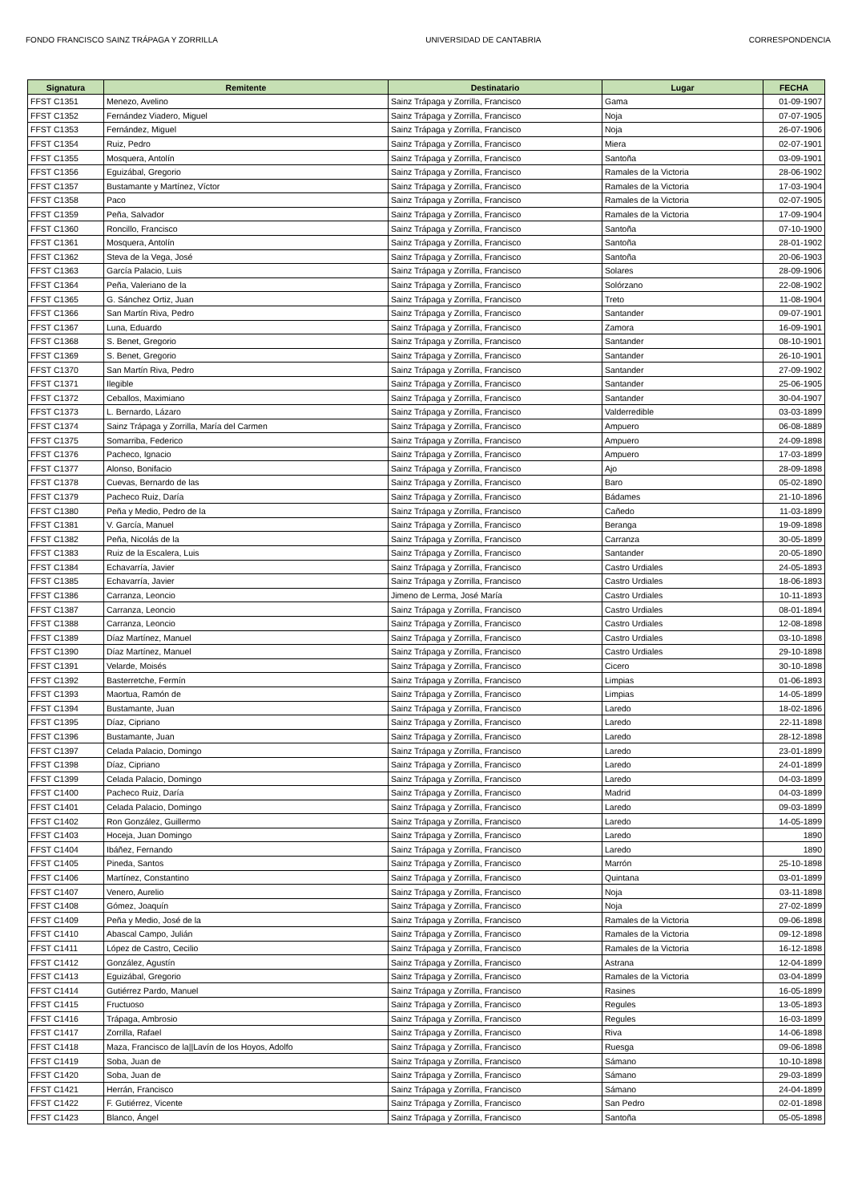FONDO FRANCISCO SAINZ TRÁPAGA Y ZORRILLA UNIVERSIDAD DE CANTABRIA CORRESPONDENCIA
| Signatura | Remitente | Destinatario | Lugar | FECHA |
| --- | --- | --- | --- | --- |
| FFST C1351 | Menezo, Avelino | Sainz Trápaga y Zorrilla, Francisco | Gama | 01-09-1907 |
| FFST C1352 | Fernández Viadero, Miguel | Sainz Trápaga y Zorrilla, Francisco | Noja | 07-07-1905 |
| FFST C1353 | Fernández, Miguel | Sainz Trápaga y Zorrilla, Francisco | Noja | 26-07-1906 |
| FFST C1354 | Ruiz, Pedro | Sainz Trápaga y Zorrilla, Francisco | Miera | 02-07-1901 |
| FFST C1355 | Mosquera, Antolín | Sainz Trápaga y Zorrilla, Francisco | Santoña | 03-09-1901 |
| FFST C1356 | Eguizábal, Gregorio | Sainz Trápaga y Zorrilla, Francisco | Ramales de la Victoria | 28-06-1902 |
| FFST C1357 | Bustamante y Martínez, Víctor | Sainz Trápaga y Zorrilla, Francisco | Ramales de la Victoria | 17-03-1904 |
| FFST C1358 | Paco | Sainz Trápaga y Zorrilla, Francisco | Ramales de la Victoria | 02-07-1905 |
| FFST C1359 | Peña, Salvador | Sainz Trápaga y Zorrilla, Francisco | Ramales de la Victoria | 17-09-1904 |
| FFST C1360 | Roncillo, Francisco | Sainz Trápaga y Zorrilla, Francisco | Santoña | 07-10-1900 |
| FFST C1361 | Mosquera, Antolín | Sainz Trápaga y Zorrilla, Francisco | Santoña | 28-01-1902 |
| FFST C1362 | Steva de la Vega, José | Sainz Trápaga y Zorrilla, Francisco | Santoña | 20-06-1903 |
| FFST C1363 | García Palacio, Luis | Sainz Trápaga y Zorrilla, Francisco | Solares | 28-09-1906 |
| FFST C1364 | Peña, Valeriano de la | Sainz Trápaga y Zorrilla, Francisco | Solórzano | 22-08-1902 |
| FFST C1365 | G. Sánchez Ortiz, Juan | Sainz Trápaga y Zorrilla, Francisco | Treto | 11-08-1904 |
| FFST C1366 | San Martín Riva, Pedro | Sainz Trápaga y Zorrilla, Francisco | Santander | 09-07-1901 |
| FFST C1367 | Luna, Eduardo | Sainz Trápaga y Zorrilla, Francisco | Zamora | 16-09-1901 |
| FFST C1368 | S. Benet, Gregorio | Sainz Trápaga y Zorrilla, Francisco | Santander | 08-10-1901 |
| FFST C1369 | S. Benet, Gregorio | Sainz Trápaga y Zorrilla, Francisco | Santander | 26-10-1901 |
| FFST C1370 | San Martín Riva, Pedro | Sainz Trápaga y Zorrilla, Francisco | Santander | 27-09-1902 |
| FFST C1371 | Ilegible | Sainz Trápaga y Zorrilla, Francisco | Santander | 25-06-1905 |
| FFST C1372 | Ceballos, Maximiano | Sainz Trápaga y Zorrilla, Francisco | Santander | 30-04-1907 |
| FFST C1373 | L. Bernardo, Lázaro | Sainz Trápaga y Zorrilla, Francisco | Valderredible | 03-03-1899 |
| FFST C1374 | Sainz Trápaga y Zorrilla, María del Carmen | Sainz Trápaga y Zorrilla, Francisco | Ampuero | 06-08-1889 |
| FFST C1375 | Somarriba, Federico | Sainz Trápaga y Zorrilla, Francisco | Ampuero | 24-09-1898 |
| FFST C1376 | Pacheco, Ignacio | Sainz Trápaga y Zorrilla, Francisco | Ampuero | 17-03-1899 |
| FFST C1377 | Alonso, Bonifacio | Sainz Trápaga y Zorrilla, Francisco | Ajo | 28-09-1898 |
| FFST C1378 | Cuevas, Bernardo de las | Sainz Trápaga y Zorrilla, Francisco | Baro | 05-02-1890 |
| FFST C1379 | Pacheco Ruiz, Daría | Sainz Trápaga y Zorrilla, Francisco | Bádames | 21-10-1896 |
| FFST C1380 | Peña y Medio, Pedro de la | Sainz Trápaga y Zorrilla, Francisco | Cañedo | 11-03-1899 |
| FFST C1381 | V. García, Manuel | Sainz Trápaga y Zorrilla, Francisco | Beranga | 19-09-1898 |
| FFST C1382 | Peña, Nicolás de la | Sainz Trápaga y Zorrilla, Francisco | Carranza | 30-05-1899 |
| FFST C1383 | Ruiz de la Escalera, Luis | Sainz Trápaga y Zorrilla, Francisco | Santander | 20-05-1890 |
| FFST C1384 | Echavarría, Javier | Sainz Trápaga y Zorrilla, Francisco | Castro Urdiales | 24-05-1893 |
| FFST C1385 | Echavarría, Javier | Sainz Trápaga y Zorrilla, Francisco | Castro Urdiales | 18-06-1893 |
| FFST C1386 | Carranza, Leoncio | Jimeno de Lerma, José María | Castro Urdiales | 10-11-1893 |
| FFST C1387 | Carranza, Leoncio | Sainz Trápaga y Zorrilla, Francisco | Castro Urdiales | 08-01-1894 |
| FFST C1388 | Carranza, Leoncio | Sainz Trápaga y Zorrilla, Francisco | Castro Urdiales | 12-08-1898 |
| FFST C1389 | Díaz Martínez, Manuel | Sainz Trápaga y Zorrilla, Francisco | Castro Urdiales | 03-10-1898 |
| FFST C1390 | Díaz Martínez, Manuel | Sainz Trápaga y Zorrilla, Francisco | Castro Urdiales | 29-10-1898 |
| FFST C1391 | Velarde, Moisés | Sainz Trápaga y Zorrilla, Francisco | Cicero | 30-10-1898 |
| FFST C1392 | Basterretche, Fermín | Sainz Trápaga y Zorrilla, Francisco | Limpias | 01-06-1893 |
| FFST C1393 | Maortua, Ramón de | Sainz Trápaga y Zorrilla, Francisco | Limpias | 14-05-1899 |
| FFST C1394 | Bustamante, Juan | Sainz Trápaga y Zorrilla, Francisco | Laredo | 18-02-1896 |
| FFST C1395 | Díaz, Cipriano | Sainz Trápaga y Zorrilla, Francisco | Laredo | 22-11-1898 |
| FFST C1396 | Bustamante, Juan | Sainz Trápaga y Zorrilla, Francisco | Laredo | 28-12-1898 |
| FFST C1397 | Celada Palacio, Domingo | Sainz Trápaga y Zorrilla, Francisco | Laredo | 23-01-1899 |
| FFST C1398 | Díaz, Cipriano | Sainz Trápaga y Zorrilla, Francisco | Laredo | 24-01-1899 |
| FFST C1399 | Celada Palacio, Domingo | Sainz Trápaga y Zorrilla, Francisco | Laredo | 04-03-1899 |
| FFST C1400 | Pacheco Ruiz, Daría | Sainz Trápaga y Zorrilla, Francisco | Madrid | 04-03-1899 |
| FFST C1401 | Celada Palacio, Domingo | Sainz Trápaga y Zorrilla, Francisco | Laredo | 09-03-1899 |
| FFST C1402 | Ron González, Guillermo | Sainz Trápaga y Zorrilla, Francisco | Laredo | 14-05-1899 |
| FFST C1403 | Hoceja, Juan Domingo | Sainz Trápaga y Zorrilla, Francisco | Laredo | 1890 |
| FFST C1404 | Ibáñez, Fernando | Sainz Trápaga y Zorrilla, Francisco | Laredo | 1890 |
| FFST C1405 | Pineda, Santos | Sainz Trápaga y Zorrilla, Francisco | Marrón | 25-10-1898 |
| FFST C1406 | Martínez, Constantino | Sainz Trápaga y Zorrilla, Francisco | Quintana | 03-01-1899 |
| FFST C1407 | Venero, Aurelio | Sainz Trápaga y Zorrilla, Francisco | Noja | 03-11-1898 |
| FFST C1408 | Gómez, Joaquín | Sainz Trápaga y Zorrilla, Francisco | Noja | 27-02-1899 |
| FFST C1409 | Peña y Medio, José de la | Sainz Trápaga y Zorrilla, Francisco | Ramales de la Victoria | 09-06-1898 |
| FFST C1410 | Abascal Campo, Julián | Sainz Trápaga y Zorrilla, Francisco | Ramales de la Victoria | 09-12-1898 |
| FFST C1411 | López de Castro, Cecilio | Sainz Trápaga y Zorrilla, Francisco | Ramales de la Victoria | 16-12-1898 |
| FFST C1412 | González, Agustín | Sainz Trápaga y Zorrilla, Francisco | Astrana | 12-04-1899 |
| FFST C1413 | Eguizábal, Gregorio | Sainz Trápaga y Zorrilla, Francisco | Ramales de la Victoria | 03-04-1899 |
| FFST C1414 | Gutiérrez Pardo, Manuel | Sainz Trápaga y Zorrilla, Francisco | Rasines | 16-05-1899 |
| FFST C1415 | Fructuoso | Sainz Trápaga y Zorrilla, Francisco | Regules | 13-05-1893 |
| FFST C1416 | Trápaga, Ambrosio | Sainz Trápaga y Zorrilla, Francisco | Regules | 16-03-1899 |
| FFST C1417 | Zorrilla, Rafael | Sainz Trápaga y Zorrilla, Francisco | Riva | 14-06-1898 |
| FFST C1418 | Maza, Francisco de la//Lavín de los Hoyos, Adolfo | Sainz Trápaga y Zorrilla, Francisco | Ruesga | 09-06-1898 |
| FFST C1419 | Soba, Juan de | Sainz Trápaga y Zorrilla, Francisco | Sámano | 10-10-1898 |
| FFST C1420 | Soba, Juan de | Sainz Trápaga y Zorrilla, Francisco | Sámano | 29-03-1899 |
| FFST C1421 | Herrán, Francisco | Sainz Trápaga y Zorrilla, Francisco | Sámano | 24-04-1899 |
| FFST C1422 | F. Gutiérrez, Vicente | Sainz Trápaga y Zorrilla, Francisco | San Pedro | 02-01-1898 |
| FFST C1423 | Blanco, Ángel | Sainz Trápaga y Zorrilla, Francisco | Santoña | 05-05-1898 |